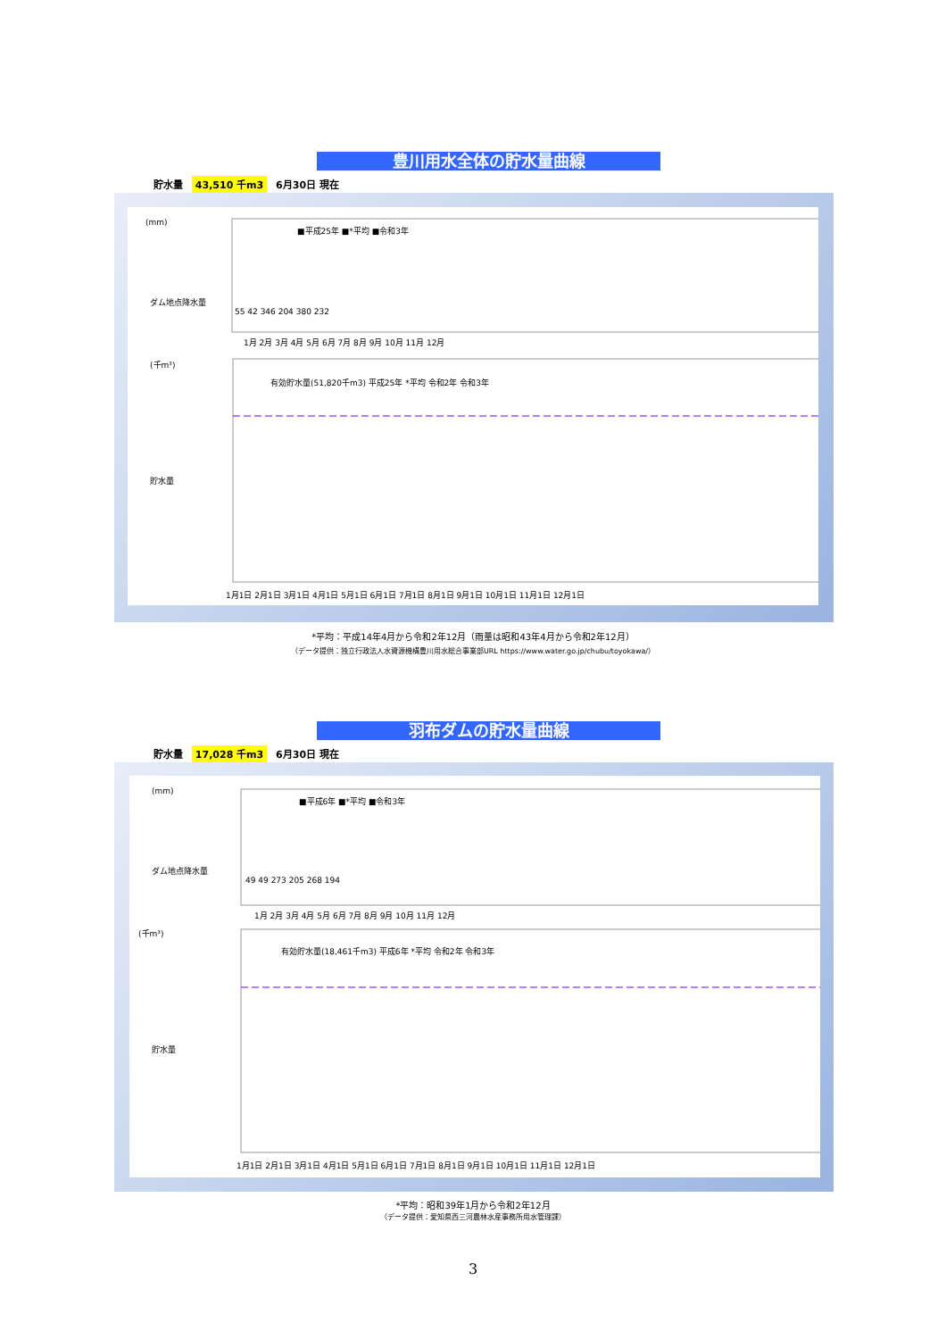豊川用水全体の貯水量曲線
貯水量 43,510 千m3 6月30日 現在
(mm)
(千m³)
ダム地点降水量
貯水量
■平成25年 ■*平均 ■令和3年
有効貯水量(51,820千m3) 平成25年 *平均 令和2年 令和3年
1月1日 2月1日 3月1日 4月1日 5月1日 6月1日 7月1日 8月1日 9月1日 10月1日 11月1日 12月1日
1月 2月 3月 4月 5月 6月 7月 8月 9月 10月 11月 12月
55 42 346 204 380 232
*平均：平成14年4月から令和2年12月（雨量は昭和43年4月から令和2年12月）
（データ提供：独立行政法人水資源機構豊川用水総合事業部URL https://www.water.go.jp/chubu/toyokawa/）
羽布ダムの貯水量曲線
貯水量 17,028 千m3 6月30日 現在
(mm)
(千m³)
ダム地点降水量
貯水量
■平成6年 ■*平均 ■令和3年
有効貯水量(18,461千m3) 平成6年 *平均 令和2年 令和3年
1月1日 2月1日 3月1日 4月1日 5月1日 6月1日 7月1日 8月1日 9月1日 10月1日 11月1日 12月1日
1月 2月 3月 4月 5月 6月 7月 8月 9月 10月 11月 12月
49 49 273 205 268 194
*平均：昭和39年1月から令和2年12月
（データ提供：愛知県西三河農林水産事務所用水管理課）
3